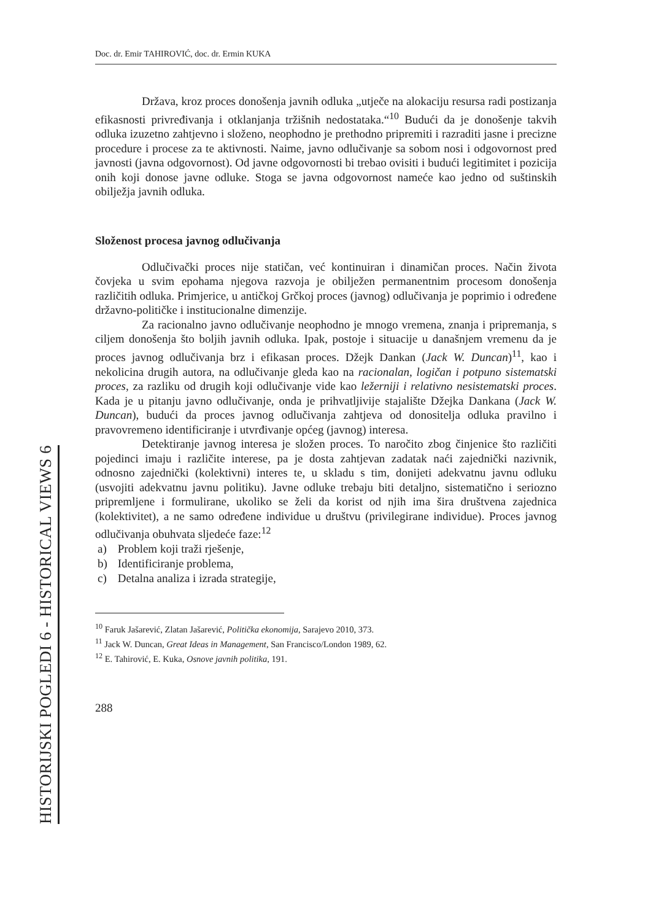HISTORIJSKI POGLEDI 6 - HISTORICAL VIEWS 6
Doc. dr. Emir TAHIROVIĆ, doc. dr. Ermin KUKA
Država, kroz proces donošenja javnih odluka „utječe na alokaciju resursa radi postizanja efikasnosti privređivanja i otklanjanja tržišnih nedostataka.“<sup>10</sup> Budući da je donošenje takvih odluka izuzetno zahtjevno i složeno, neophodno je prethodno pripremiti i razraditi jasne i precizne procedure i procese za te aktivnosti. Naime, javno odlučivanje sa sobom nosi i odgovornost pred javnosti (javna odgovornost). Od javne odgovornosti bi trebao ovisiti i budući legitimitet i pozicija onih koji donose javne odluke. Stoga se javna odgovornost nameće kao jedno od suštinskih obilježja javnih odluka.
Složenost procesa javnog odlučivanja
Odlučivački proces nije statičan, već kontinuiran i dinamičan proces. Način života čovjeka u svim epohama njegova razvoja je obilježen permanentnim procesom donošenja različitih odluka. Primjerice, u antičkoj Grčkoj proces (javnog) odlučivanja je poprimio i određene državno-političke i institucionalne dimenzije.
Za racionalno javno odlučivanje neophodno je mnogo vremena, znanja i pripremanja, s ciljem donošenja što boljih javnih odluka. Ipak, postoje i situacije u današnjem vremenu da je proces javnog odlučivanja brz i efikasan proces. Džejk Dankan (Jack W. Duncan)<sup>11</sup>, kao i nekolicina drugih autora, na odlučivanje gleda kao na racionalan, logičan i potpuno sistematski proces, za razliku od drugih koji odlučivanje vide kao ležerniji i relativno nesistematski proces. Kada je u pitanju javno odlučivanje, onda je prihvatljivije stajalište Džejka Dankana (Jack W. Duncan), budući da proces javnog odlučivanja zahtjeva od donositelja odluka pravilno i pravovremeno identificiranje i utvrđivanje općeg (javnog) interesa.
Detektiranje javnog interesa je složen proces. To naročito zbog činjenice što različiti pojedinci imaju i različite interese, pa je dosta zahtjevan zadatak naći zajednički nazivnik, odnosno zajednički (kolektivni) interes te, u skladu s tim, donijeti adekvatnu javnu odluku (usvojiti adekvatnu javnu politiku). Javne odluke trebaju biti detaljno, sistematično i seriozno pripremljene i formulirane, ukoliko se želi da korist od njih ima šira društvena zajednica (kolektivitet), a ne samo određene individue u društvu (privilegirane individue). Proces javnog odlučivanja obuhvata sljedeće faze:<sup>12</sup>
a) Problem koji traži rješenje,
b) Identificiranje problema,
c) Detalna analiza i izrada strategije,
<sup>10</sup> Faruk Jašarević, Zlatan Jašarević, Politička ekonomija, Sarajevo 2010, 373.
<sup>11</sup> Jack W. Duncan, Great Ideas in Management, San Francisco/London 1989, 62.
<sup>12</sup> E. Tahirović, E. Kuka, Osnove javnih politika, 191.
288